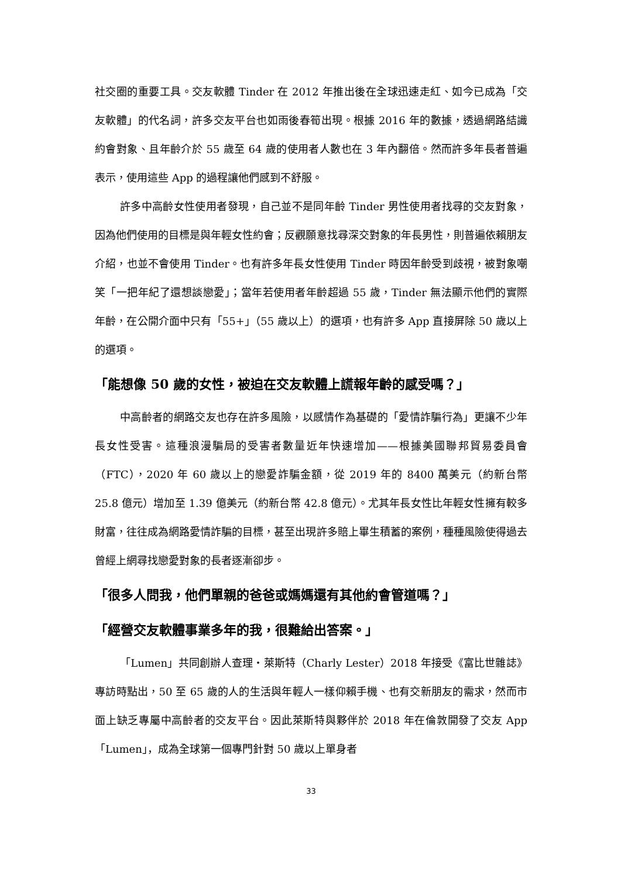社交圈的重要工具。交友軟體 Tinder 在 2012 年推出後在全球迅速走紅、如今已成為「交友軟體」的代名詞，許多交友平台也如雨後春筍出現。根據 2016 年的數據，透過網路結識約會對象、且年齡介於 55 歲至 64 歲的使用者人數也在 3 年內翻倍。然而許多年長者普遍表示，使用這些 App 的過程讓他們感到不舒服。
許多中高齡女性使用者發現，自己並不是同年齡 Tinder 男性使用者找尋的交友對象，因為他們使用的目標是與年輕女性約會；反觀願意找尋深交對象的年長男性，則普遍依賴朋友介紹，也並不會使用 Tinder。也有許多年長女性使用 Tinder 時因年齡受到歧視，被對象嘲笑「一把年紀了還想談戀愛」；當年若使用者年齡超過 55 歲，Tinder 無法顯示他們的實際年齡，在公開介面中只有「55+」（55 歲以上）的選項，也有許多 App 直接屏除 50 歲以上的選項。
「能想像 50 歲的女性，被迫在交友軟體上謊報年齡的感受嗎？」
中高齡者的網路交友也存在許多風險，以感情作為基礎的「愛情詐騙行為」更讓不少年長女性受害。這種浪漫騙局的受害者數量近年快速增加——根據美國聯邦貿易委員會（FTC），2020 年 60 歲以上的戀愛詐騙金額，從 2019 年的 8400 萬美元（約新台幣 25.8 億元）增加至 1.39 億美元（約新台幣 42.8 億元）。尤其年長女性比年輕女性擁有較多財富，往往成為網路愛情詐騙的目標，甚至出現許多賠上畢生積蓄的案例，種種風險使得過去曾經上網尋找戀愛對象的長者逐漸卻步。
「很多人問我，他們單親的爸爸或媽媽還有其他約會管道嗎？」
「經營交友軟體事業多年的我，很難給出答案。」
「Lumen」共同創辦人查理・萊斯特（Charly Lester）2018 年接受《富比世雜誌》專訪時點出，50 至 65 歲的人的生活與年輕人一樣仰賴手機、也有交新朋友的需求，然而市面上缺乏專屬中高齡者的交友平台。因此萊斯特與夥伴於 2018 年在倫敦開發了交友 App「Lumen」，成為全球第一個專門針對 50 歲以上單身者
33